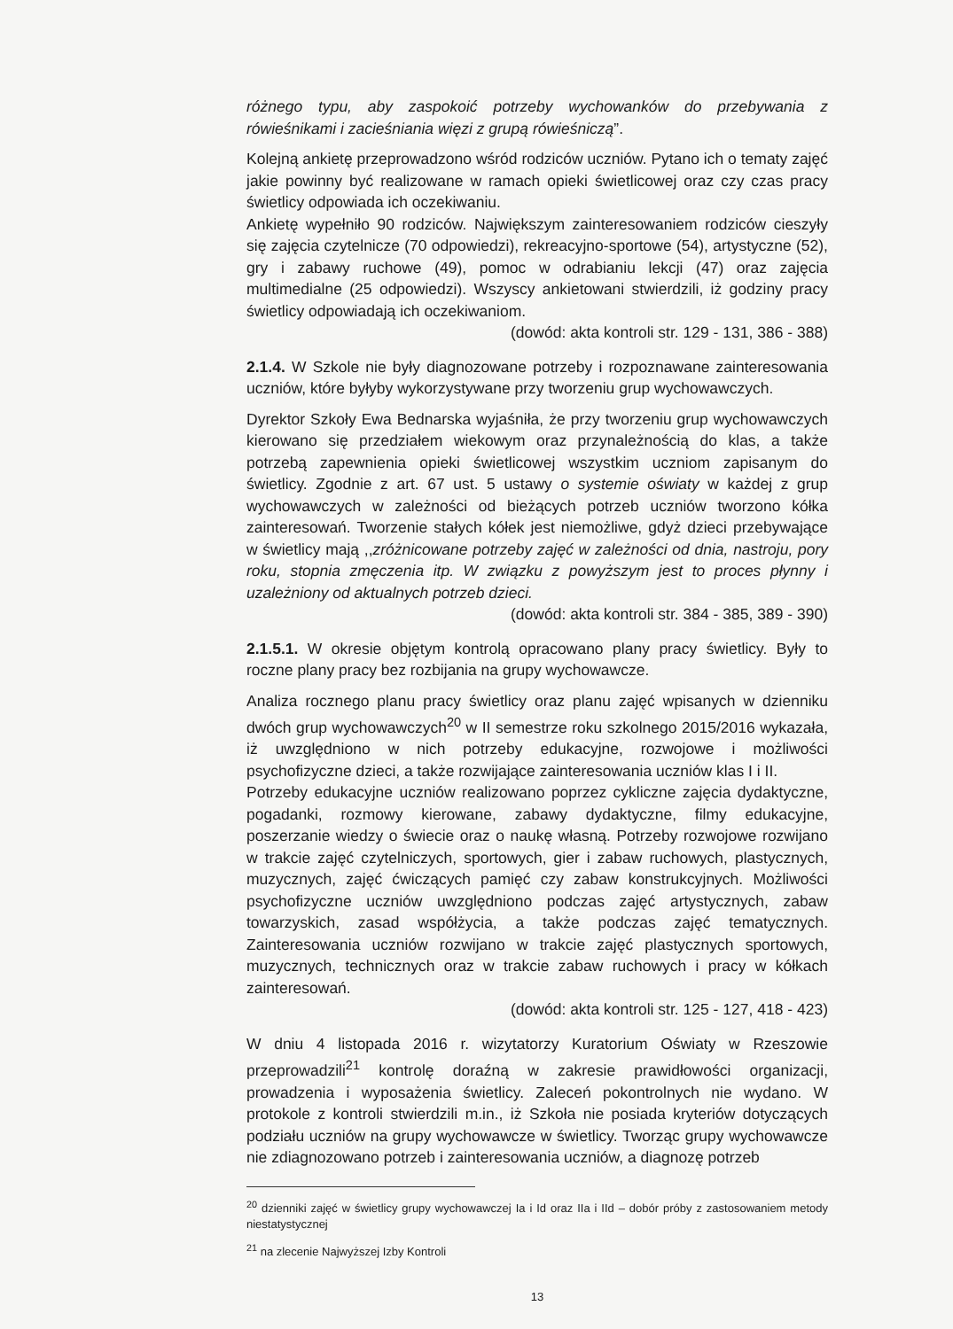różnego typu, aby zaspokoić potrzeby wychowanków do przebywania z rówieśnikami i zacieśniania więzi z grupą rówieśniczą”.
Kolejną ankietę przeprowadzono wśród rodziców uczniów. Pytano ich o tematy zajęć jakie powinny być realizowane w ramach opieki świetlicowej oraz czy czas pracy świetlicy odpowiada ich oczekiwaniu.
Ankietę wypełniło 90 rodziców. Największym zainteresowaniem rodziców cieszyły się zajęcia czytelnicze (70 odpowiedzi), rekreacyjno-sportowe (54), artystyczne (52), gry i zabawy ruchowe (49), pomoc w odrabianiu lekcji (47) oraz zajęcia multimedialne (25 odpowiedzi). Wszyscy ankietowani stwierdzili, iż godziny pracy świetlicy odpowiadają ich oczekiwaniom.
(dowód: akta kontroli str. 129 - 131, 386 - 388)
2.1.4. W Szkole nie były diagnozowane potrzeby i rozpoznawane zainteresowania uczniów, które byłyby wykorzystywane przy tworzeniu grup wychowawczych.
Dyrektor Szkoły Ewa Bednarska wyjaśniła, że przy tworzeniu grup wychowawczych kierowano się przedziałem wiekowym oraz przynależnością do klas, a także potrzebą zapewnienia opieki świetlicowej wszystkim uczniom zapisanym do świetlicy. Zgodnie z art. 67 ust. 5 ustawy o systemie oświaty w każdej z grup wychowawczych w zależności od bieżących potrzeb uczniów tworzono kółka zainteresowań. Tworzenie stałych kółek jest niemożliwe, gdyż dzieci przebywające w świetlicy mają ,,zróżnicowane potrzeby zajęć w zależności od dnia, nastroju, pory roku, stopnia zmęczenia itp. W związku z powyższym jest to proces płynny i uzależniony od aktualnych potrzeb dzieci.
(dowód: akta kontroli str. 384 - 385, 389 - 390)
2.1.5.1. W okresie objętym kontrolą opracowano plany pracy świetlicy. Były to roczne plany pracy bez rozbijania na grupy wychowawcze.
Analiza rocznego planu pracy świetlicy oraz planu zajęć wpisanych w dzienniku dwóch grup wychowawczych<sup>20</sup> w II semestrze roku szkolnego 2015/2016 wykazała, iż uwzględniono w nich potrzeby edukacyjne, rozwojowe i możliwości psychofizyczne dzieci, a także rozwijające zainteresowania uczniów klas I i II.
Potrzeby edukacyjne uczniów realizowano poprzez cykliczne zajęcia dydaktyczne, pogadanki, rozmowy kierowane, zabawy dydaktyczne, filmy edukacyjne, poszerzanie wiedzy o świecie oraz o naukę własną. Potrzeby rozwojowe rozwijano w trakcie zajęć czytelniczych, sportowych, gier i zabaw ruchowych, plastycznych, muzycznych, zajęć ćwiczących pamięć czy zabaw konstrukcyjnych. Możliwości psychofizyczne uczniów uwzględniono podczas zajęć artystycznych, zabaw towarzyskich, zasad współżycia, a także podczas zajęć tematycznych. Zainteresowania uczniów rozwijano w trakcie zajęć plastycznych sportowych, muzycznych, technicznych oraz w trakcie zabaw ruchowych i pracy w kółkach zainteresowań.
(dowód: akta kontroli str. 125 - 127, 418 - 423)
W dniu 4 listopada 2016 r. wizytatorzy Kuratorium Oświaty w Rzeszowie przeprowadzili<sup>21</sup> kontrolę doraźną w zakresie prawidłowości organizacji, prowadzenia i wyposażenia świetlicy. Zaleceń pokontrolnych nie wydano. W protokole z kontroli stwierdzili m.in., iż Szkoła nie posiada kryteriów dotyczących podziału uczniów na grupy wychowawcze w świetlicy. Tworząc grupy wychowawcze nie zdiagnozowano potrzeb i zainteresowania uczniów, a diagnozę potrzeb
<sup>20</sup> dzienniki zajęć w świetlicy grupy wychowawczej Ia i Id oraz IIa i IId – dobór próby z zastosowaniem metody niestatystycznej
<sup>21</sup> na zlecenie Najwyższej Izby Kontroli
13